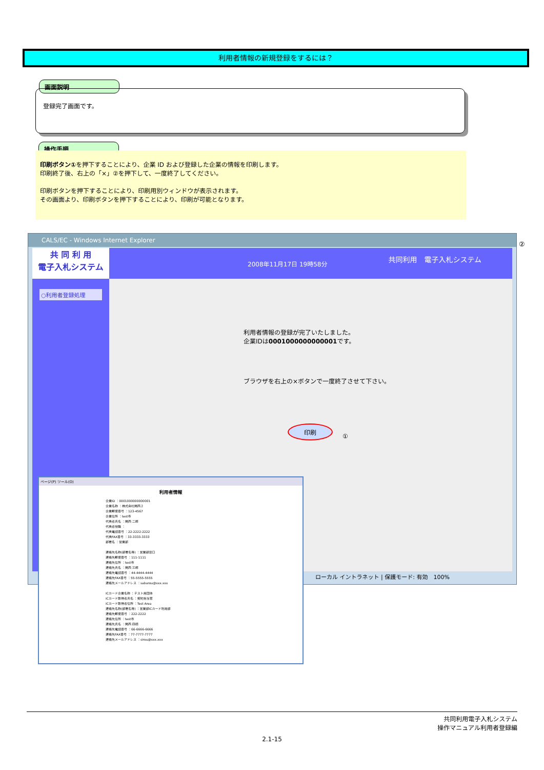利用者情報の新規登録をするには？
画面説明
登録完了画面です。
操作手順
印刷ボタン①を押下することにより、企業 ID および登録した企業の情報を印刷します。
印刷終了後、右上の「×」②を押下して、一度終了してください。
印刷ボタンを押下することにより、印刷用別ウィンドウが表示されます。
その画面より、印刷ボタンを押下することにより、印刷が可能となります。
CALS/EC - Windows Internet Explorer
共 同 利 用
電子入札システム
2008年11月17日 19時58分
共同利用　電子入札システム
○利用者登録処理
利用者情報の登録が完了いたしました。
企業IDは0001000000000001です。
ブラウザを右上の×ボタンで一度終了させて下さい。
印刷
①
ローカル イントラネット | 保護モード: 有効　100%
②
ページ(P) ツール(O)
利用者情報
企業ID ：0001000000000001
企業名称 ：株式会社関西２
企業郵便番号 ：123-4567
企業住所 ：test市
代表者氏名 ：関西 二郎
代表者役職 ：
代表電話番号 ：22-2222-2222
代表FAX番号 ：33-3333-3333
部署名 ：営業部
連絡先名称(部署名等) ：営業部窓口
連絡先郵便番号 ：111-1111
連絡先住所 ：test市
連絡先氏名 ：関西 三郎
連絡先電話番号 ：44-4444-4444
連絡先FAX番号 ：55-5555-5555
連絡先メールアドレス ：saburou@xxx.xxx
ICカード企業名称 ：テスト用団体
ICカード取得者氏名 ：契約担当官
ICカード取得者住所 ：Test Area
連絡先名称(部署名等) ：営業部ICカード利用部
連絡先郵便番号 ：222-2222
連絡先住所 ：test市
連絡先氏名 ：関西 四朗
連絡先電話番号 ：66-6666-6666
連絡先FAX番号 ：77-7777-7777
連絡先メールアドレス ：sirou@xxx.xxx
共同利用電子入札システム
操作マニュアル利用者登録編
2.1-15